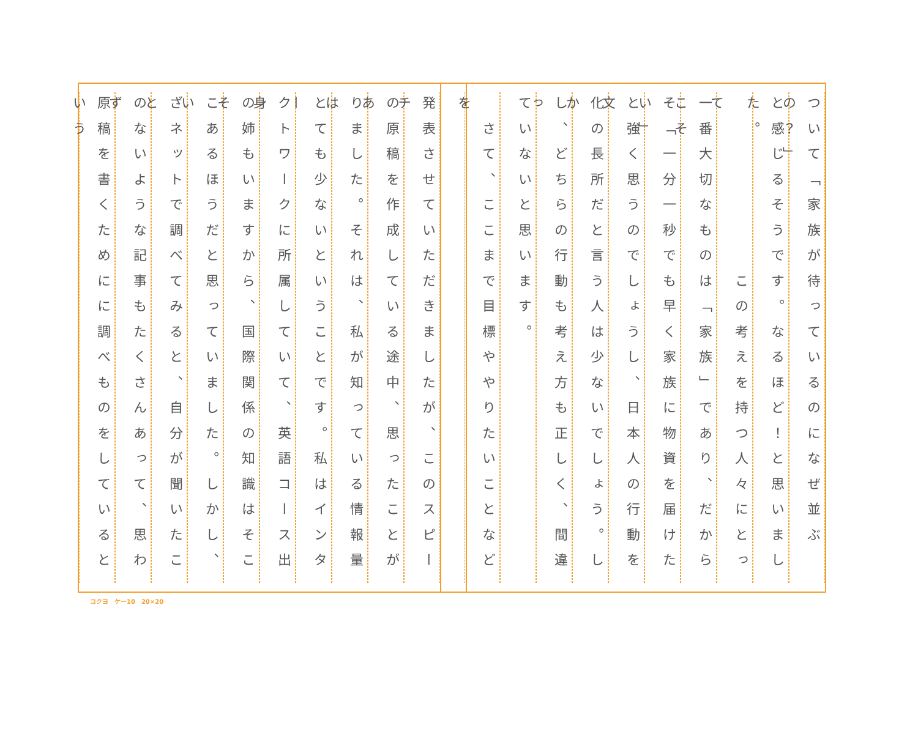ついて「家族が待っているのになぜ並ぶの？」
と感じるそうです。なるほど！と思いました。
　　　　　　　この考えを持つ人々にとって
一番大切なものは「家族」であり、だからこそ
そ「一分一秒でも早く家族に物資を届けたい」
と強く思うのでしょうし、日本人の行動を文
化の長所だと言う人は少ないでしょう。しか
し、どちらの行動も考え方も正しく、間違っ
ていないと思います。
　さて、ここまで目標ややりたいことなどを
発表させていただきましたが、このスピーチ
の原稿を作成している途中、思ったことがあ
りました。それは、私が知っている情報量は
とても少ないということです。私はインター
クトワークに所属していて、英語コース出身
の姉もいますから、国際関係の知識はそこそ
こあるほうだと思っていました。しかし、い
ざネットで調べてみると、自分が聞いたこと
のないような記事もたくさんあって、思わず
原稿を書くためにに調べものをしているという
コクヨ　ケー10　20×20